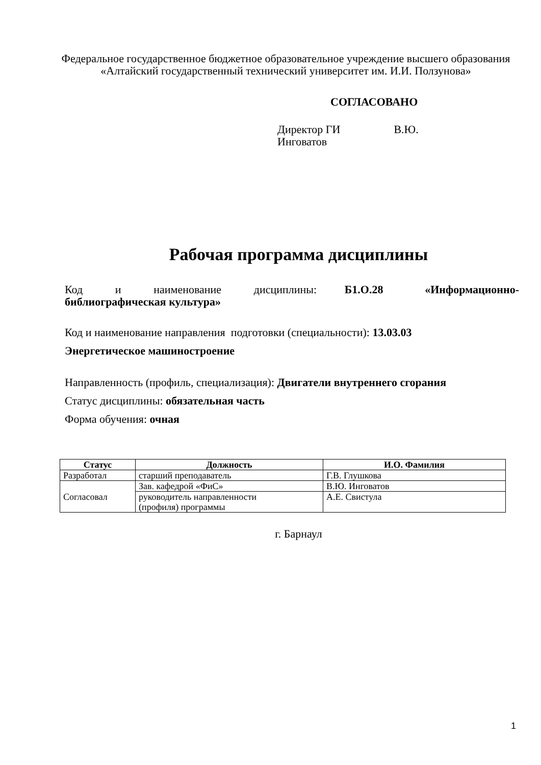Федеральное государственное бюджетное образовательное учреждение высшего образования
«Алтайский государственный технический университет им. И.И. Ползунова»
СОГЛАСОВАНО
Директор ГИ В.Ю.
Инговатов
Рабочая программа дисциплины
Код и наименование дисциплины: Б1.О.28 «Информационно-библиографическая культура»
Код и наименование направления подготовки (специальности): 13.03.03
Энергетическое машиностроение
Направленность (профиль, специализация): Двигатели внутреннего сгорания
Статус дисциплины: обязательная часть
Форма обучения: очная
| Статус | Должность | И.О. Фамилия |
| --- | --- | --- |
| Разработал | старший преподаватель | Г.В. Глушкова |
| Согласовал | Зав. кафедрой «ФиС» | В.Ю. Инговатов |
| | руководитель направленности (профиля) программы | А.Е. Свистула |
г. Барнаул
1